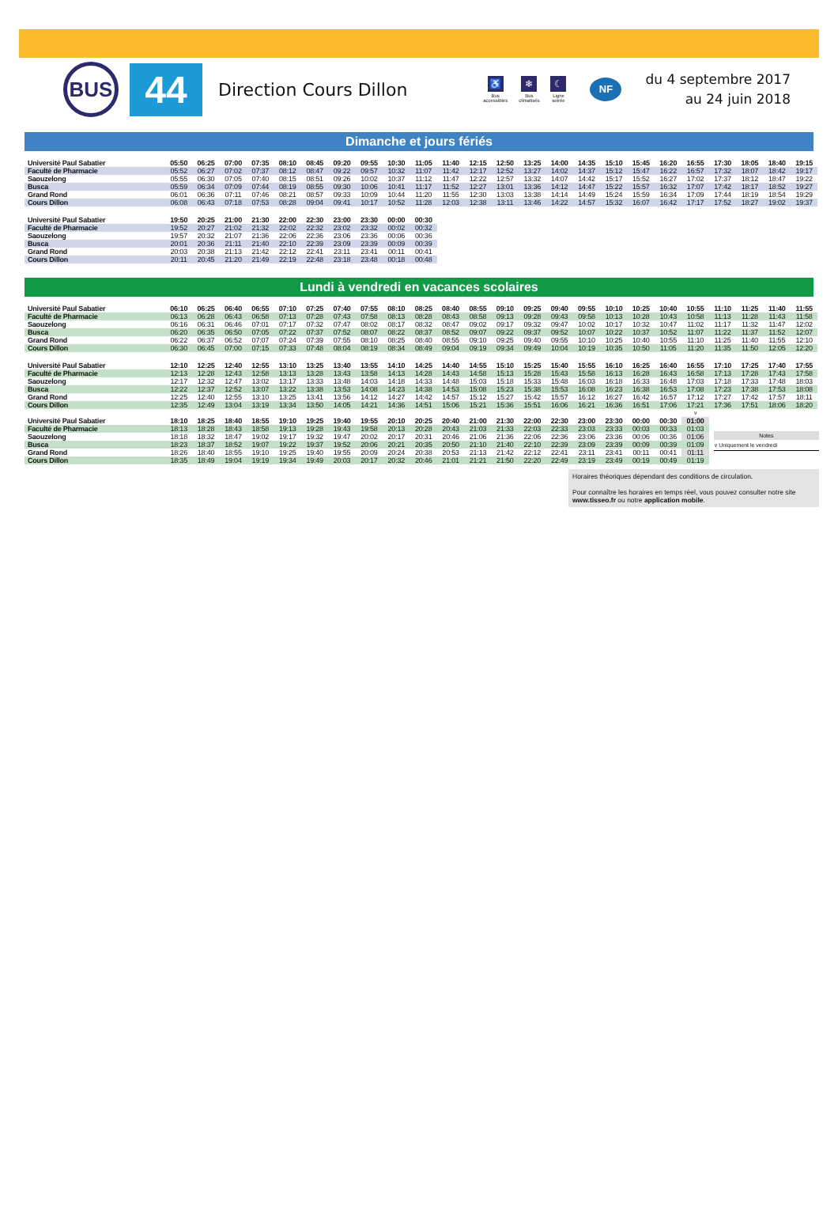BUS
44
Direction Cours Dillon
♿
Bus
accessibles
❄
Bus
climatisés
☾
Ligne
soirée
NF
du 4 septembre 2017
au 24 juin 2018
Dimanche et jours fériés
| Université Paul Sabatier | 05:50 | 06:25 | 07:00 | 07:35 | 08:10 | 08:45 | 09:20 | 09:55 | 10:30 | 11:05 | 11:40 | 12:15 | 12:50 | 13:25 | 14:00 | 14:35 | 15:10 | 15:45 | 16:20 | 16:55 | 17:30 | 18:05 | 18:40 | 19:15 |
| Faculté de Pharmacie | 05:52 | 06:27 | 07:02 | 07:37 | 08:12 | 08:47 | 09:22 | 09:57 | 10:32 | 11:07 | 11:42 | 12:17 | 12:52 | 13:27 | 14:02 | 14:37 | 15:12 | 15:47 | 16:22 | 16:57 | 17:32 | 18:07 | 18:42 | 19:17 |
| Saouzelong | 05:55 | 06:30 | 07:05 | 07:40 | 08:15 | 08:51 | 09:26 | 10:02 | 10:37 | 11:12 | 11:47 | 12:22 | 12:57 | 13:32 | 14:07 | 14:42 | 15:17 | 15:52 | 16:27 | 17:02 | 17:37 | 18:12 | 18:47 | 19:22 |
| Busca | 05:59 | 06:34 | 07:09 | 07:44 | 08:19 | 08:55 | 09:30 | 10:06 | 10:41 | 11:17 | 11:52 | 12:27 | 13:01 | 13:36 | 14:12 | 14:47 | 15:22 | 15:57 | 16:32 | 17:07 | 17:42 | 18:17 | 18:52 | 19:27 |
| Grand Rond | 06:01 | 06:36 | 07:11 | 07:46 | 08:21 | 08:57 | 09:33 | 10:09 | 10:44 | 11:20 | 11:55 | 12:30 | 13:03 | 13:38 | 14:14 | 14:49 | 15:24 | 15:59 | 16:34 | 17:09 | 17:44 | 18:19 | 18:54 | 19:29 |
| Cours Dillon | 06:08 | 06:43 | 07:18 | 07:53 | 08:28 | 09:04 | 09:41 | 10:17 | 10:52 | 11:28 | 12:03 | 12:38 | 13:11 | 13:46 | 14:22 | 14:57 | 15:32 | 16:07 | 16:42 | 17:17 | 17:52 | 18:27 | 19:02 | 19:37 |
| Université Paul Sabatier | 19:50 | 20:25 | 21:00 | 21:30 | 22:00 | 22:30 | 23:00 | 23:30 | 00:00 | 00:30 |
| Faculté de Pharmacie | 19:52 | 20:27 | 21:02 | 21:32 | 22:02 | 22:32 | 23:02 | 23:32 | 00:02 | 00:32 |
| Saouzelong | 19:57 | 20:32 | 21:07 | 21:36 | 22:06 | 22:36 | 23:06 | 23:36 | 00:06 | 00:36 |
| Busca | 20:01 | 20:36 | 21:11 | 21:40 | 22:10 | 22:39 | 23:09 | 23:39 | 00:09 | 00:39 |
| Grand Rond | 20:03 | 20:38 | 21:13 | 21:42 | 22:12 | 22:41 | 23:11 | 23:41 | 00:11 | 00:41 |
| Cours Dillon | 20:11 | 20:45 | 21:20 | 21:49 | 22:19 | 22:48 | 23:18 | 23:48 | 00:18 | 00:48 |
Lundi à vendredi en vacances scolaires
| Université Paul Sabatier | 06:10 | 06:25 | 06:40 | 06:55 | 07:10 | 07:25 | 07:40 | 07:55 | 08:10 | 08:25 | 08:40 | 08:55 | 09:10 | 09:25 | 09:40 | 09:55 | 10:10 | 10:25 | 10:40 | 10:55 | 11:10 | 11:25 | 11:40 | 11:55 |
| Faculté de Pharmacie | 06:13 | 06:28 | 06:43 | 06:58 | 07:13 | 07:28 | 07:43 | 07:58 | 08:13 | 08:28 | 08:43 | 08:58 | 09:13 | 09:28 | 09:43 | 09:58 | 10:13 | 10:28 | 10:43 | 10:58 | 11:13 | 11:28 | 11:43 | 11:58 |
| Saouzelong | 06:16 | 06:31 | 06:46 | 07:01 | 07:17 | 07:32 | 07:47 | 08:02 | 08:17 | 08:32 | 08:47 | 09:02 | 09:17 | 09:32 | 09:47 | 10:02 | 10:17 | 10:32 | 10:47 | 11:02 | 11:17 | 11:32 | 11:47 | 12:02 |
| Busca | 06:20 | 06:35 | 06:50 | 07:05 | 07:22 | 07:37 | 07:52 | 08:07 | 08:22 | 08:37 | 08:52 | 09:07 | 09:22 | 09:37 | 09:52 | 10:07 | 10:22 | 10:37 | 10:52 | 11:07 | 11:22 | 11:37 | 11:52 | 12:07 |
| Grand Rond | 06:22 | 06:37 | 06:52 | 07:07 | 07:24 | 07:39 | 07:55 | 08:10 | 08:25 | 08:40 | 08:55 | 09:10 | 09:25 | 09:40 | 09:55 | 10:10 | 10:25 | 10:40 | 10:55 | 11:10 | 11:25 | 11:40 | 11:55 | 12:10 |
| Cours Dillon | 06:30 | 06:45 | 07:00 | 07:15 | 07:33 | 07:48 | 08:04 | 08:19 | 08:34 | 08:49 | 09:04 | 09:19 | 09:34 | 09:49 | 10:04 | 10:19 | 10:35 | 10:50 | 11:05 | 11:20 | 11:35 | 11:50 | 12:05 | 12:20 |
| Université Paul Sabatier | 12:10 | 12:25 | 12:40 | 12:55 | 13:10 | 13:25 | 13:40 | 13:55 | 14:10 | 14:25 | 14:40 | 14:55 | 15:10 | 15:25 | 15:40 | 15:55 | 16:10 | 16:25 | 16:40 | 16:55 | 17:10 | 17:25 | 17:40 | 17:55 |
| Faculté de Pharmacie | 12:13 | 12:28 | 12:43 | 12:58 | 13:13 | 13:28 | 13:43 | 13:58 | 14:13 | 14:28 | 14:43 | 14:58 | 15:13 | 15:28 | 15:43 | 15:58 | 16:13 | 16:28 | 16:43 | 16:58 | 17:13 | 17:28 | 17:43 | 17:58 |
| Saouzelong | 12:17 | 12:32 | 12:47 | 13:02 | 13:17 | 13:33 | 13:48 | 14:03 | 14:18 | 14:33 | 14:48 | 15:03 | 15:18 | 15:33 | 15:48 | 16:03 | 16:18 | 16:33 | 16:48 | 17:03 | 17:18 | 17:33 | 17:48 | 18:03 |
| Busca | 12:22 | 12:37 | 12:52 | 13:07 | 13:22 | 13:38 | 13:53 | 14:08 | 14:23 | 14:38 | 14:53 | 15:08 | 15:23 | 15:38 | 15:53 | 16:08 | 16:23 | 16:38 | 16:53 | 17:08 | 17:23 | 17:38 | 17:53 | 18:08 |
| Grand Rond | 12:25 | 12:40 | 12:55 | 13:10 | 13:25 | 13:41 | 13:56 | 14:12 | 14:27 | 14:42 | 14:57 | 15:12 | 15:27 | 15:42 | 15:57 | 16:12 | 16:27 | 16:42 | 16:57 | 17:12 | 17:27 | 17:42 | 17:57 | 18:11 |
| Cours Dillon | 12:35 | 12:49 | 13:04 | 13:19 | 13:34 | 13:50 | 14:05 | 14:21 | 14:36 | 14:51 | 15:06 | 15:21 | 15:36 | 15:51 | 16:06 | 16:21 | 16:36 | 16:51 | 17:06 | 17:21 | 17:36 | 17:51 | 18:06 | 18:20 |
| | | | | | | | | | | | | | | | | | | | | v |
| Université Paul Sabatier | 18:10 | 18:25 | 18:40 | 18:55 | 19:10 | 19:25 | 19:40 | 19:55 | 20:10 | 20:25 | 20:40 | 21:00 | 21:30 | 22:00 | 22:30 | 23:00 | 23:30 | 00:00 | 00:30 | 01:00 |
| Faculté de Pharmacie | 18:13 | 18:28 | 18:43 | 18:58 | 19:13 | 19:28 | 19:43 | 19:58 | 20:13 | 20:28 | 20:43 | 21:03 | 21:33 | 22:03 | 22:33 | 23:03 | 23:33 | 00:03 | 00:33 | 01:03 |
| Saouzelong | 18:18 | 18:32 | 18:47 | 19:02 | 19:17 | 19:32 | 19:47 | 20:02 | 20:17 | 20:31 | 20:46 | 21:06 | 21:36 | 22:06 | 22:36 | 23:06 | 23:36 | 00:06 | 00:36 | 01:06 |
| Busca | 18:23 | 18:37 | 18:52 | 19:07 | 19:22 | 19:37 | 19:52 | 20:06 | 20:21 | 20:35 | 20:50 | 21:10 | 21:40 | 22:10 | 22:39 | 23:09 | 23:39 | 00:09 | 00:39 | 01:09 |
| Grand Rond | 18:26 | 18:40 | 18:55 | 19:10 | 19:25 | 19:40 | 19:55 | 20:09 | 20:24 | 20:38 | 20:53 | 21:13 | 21:42 | 22:12 | 22:41 | 23:11 | 23:41 | 00:11 | 00:41 | 01:11 |
| Cours Dillon | 18:35 | 18:49 | 19:04 | 19:19 | 19:34 | 19:49 | 20:03 | 20:17 | 20:32 | 20:46 | 21:01 | 21:21 | 21:50 | 22:20 | 22:49 | 23:19 | 23:49 | 00:19 | 00:49 | 01:19 |
Notes
v Uniquement le vendredi
Horaires théoriques dépendant des conditions de circulation.
Pour connaître les horaires en temps réel, vous pouvez consulter notre site www.tisseo.fr ou notre application mobile.